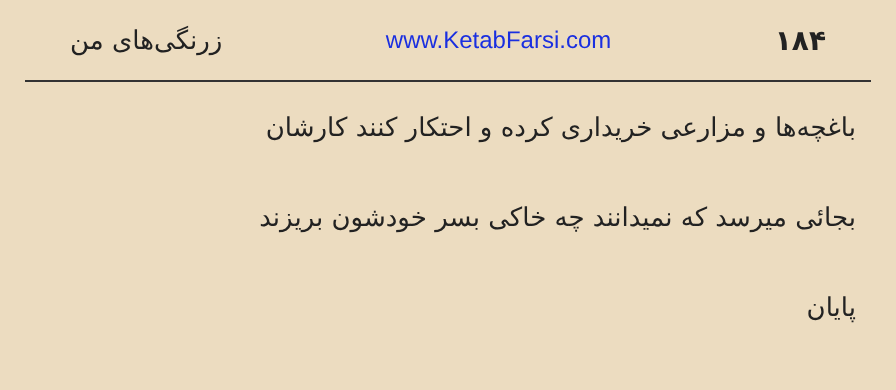زرنگی‌های من www.KetabFarsi.com ۱۸۴
باغچه‌ها و مزارعی خریداری کرده و احتکار کنند کارشان
بجائی میرسد که نمیدانند چه خاکی بسر خودشون بریزند
پایان